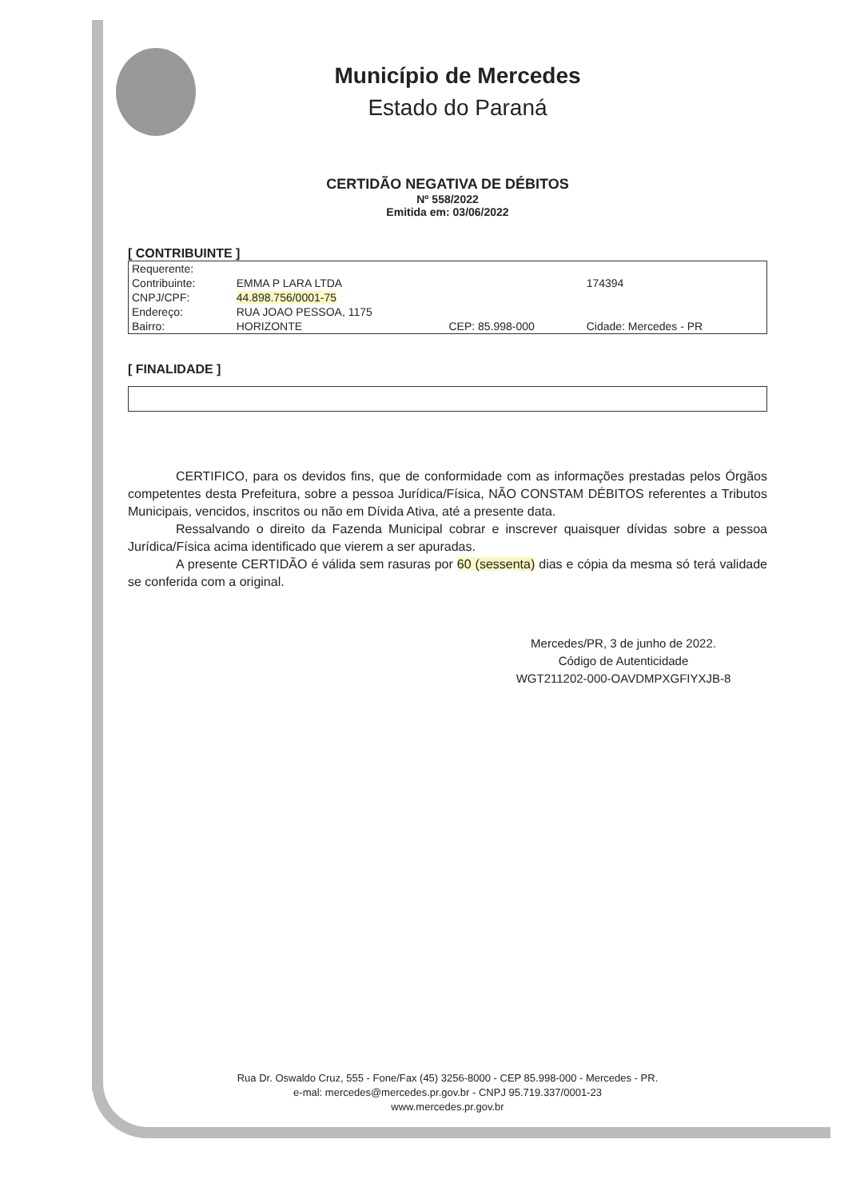Município de Mercedes
Estado do Paraná
CERTIDÃO NEGATIVA DE DÉBITOS
Nº 558/2022
Emitida em: 03/06/2022
[ CONTRIBUINTE ]
| Requerente: | | | |
| Contribuinte: | EMMA P LARA LTDA | | 174394 |
| CNPJ/CPF: | 44.898.756/0001-75 | | |
| Endereço: | RUA JOAO PESSOA, 1175 | | |
| Bairro: | HORIZONTE | CEP: 85.998-000 | Cidade: Mercedes - PR |
[ FINALIDADE ]
CERTIFICO, para os devidos fins, que de conformidade com as informações prestadas pelos Órgãos competentes desta Prefeitura, sobre a pessoa Jurídica/Física, NÃO CONSTAM DÉBITOS referentes a Tributos Municipais, vencidos, inscritos ou não em Dívida Ativa, até a presente data.
Ressalvando o direito da Fazenda Municipal cobrar e inscrever quaisquer dívidas sobre a pessoa Jurídica/Física acima identificado que vierem a ser apuradas.
A presente CERTIDÃO é válida sem rasuras por 60 (sessenta) dias e cópia da mesma só terá validade se conferida com a original.
Mercedes/PR, 3 de junho de 2022.
Código de Autenticidade
WGT211202-000-OAVDMPXGFIYXJB-8
Rua Dr. Oswaldo Cruz, 555 - Fone/Fax (45) 3256-8000 - CEP 85.998-000 - Mercedes - PR.
e-mal: mercedes@mercedes.pr.gov.br - CNPJ 95.719.337/0001-23
www.mercedes.pr.gov.br